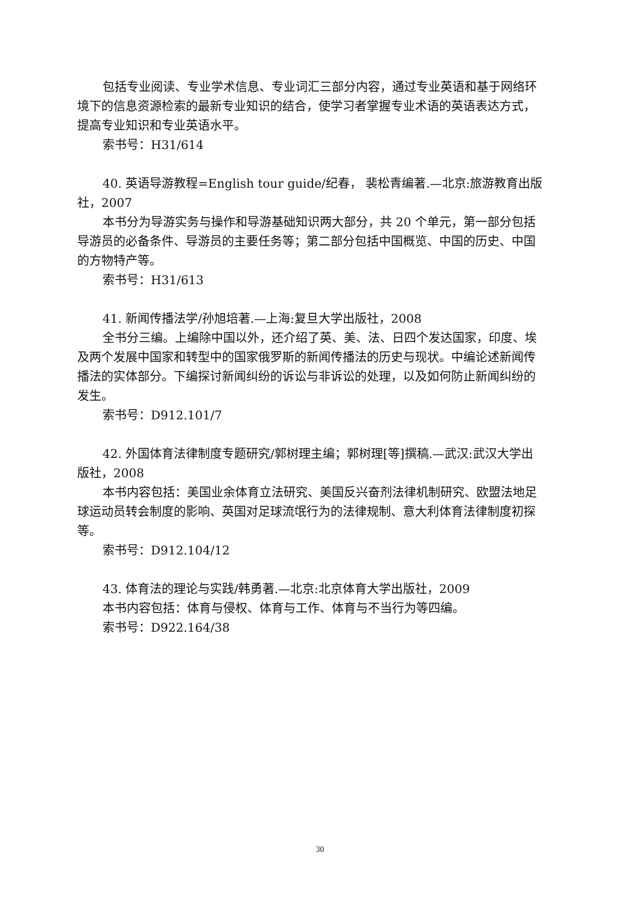包括专业阅读、专业学术信息、专业词汇三部分内容，通过专业英语和基于网络环境下的信息资源检索的最新专业知识的结合，使学习者掌握专业术语的英语表达方式，提高专业知识和专业英语水平。
索书号：H31/614
40. 英语导游教程=English tour guide/纪春， 裴松青编著.—北京:旅游教育出版社，2007
本书分为导游实务与操作和导游基础知识两大部分，共 20 个单元，第一部分包括导游员的必备条件、导游员的主要任务等；第二部分包括中国概览、中国的历史、中国的方物特产等。
索书号：H31/613
41. 新闻传播法学/孙旭培著.—上海:复旦大学出版社，2008
全书分三编。上编除中国以外，还介绍了英、美、法、日四个发达国家，印度、埃及两个发展中国家和转型中的国家俄罗斯的新闻传播法的历史与现状。中编论述新闻传播法的实体部分。下编探讨新闻纠纷的诉讼与非诉讼的处理，以及如何防止新闻纠纷的发生。
索书号：D912.101/7
42. 外国体育法律制度专题研究/郭树理主编；郭树理[等]撰稿.—武汉:武汉大学出版社，2008
本书内容包括：美国业余体育立法研究、美国反兴奋剂法律机制研究、欧盟法地足球运动员转会制度的影响、英国对足球流氓行为的法律规制、意大利体育法律制度初探等。
索书号：D912.104/12
43. 体育法的理论与实践/韩勇著.—北京:北京体育大学出版社，2009
本书内容包括：体育与侵权、体育与工作、体育与不当行为等四编。
索书号：D922.164/38
30